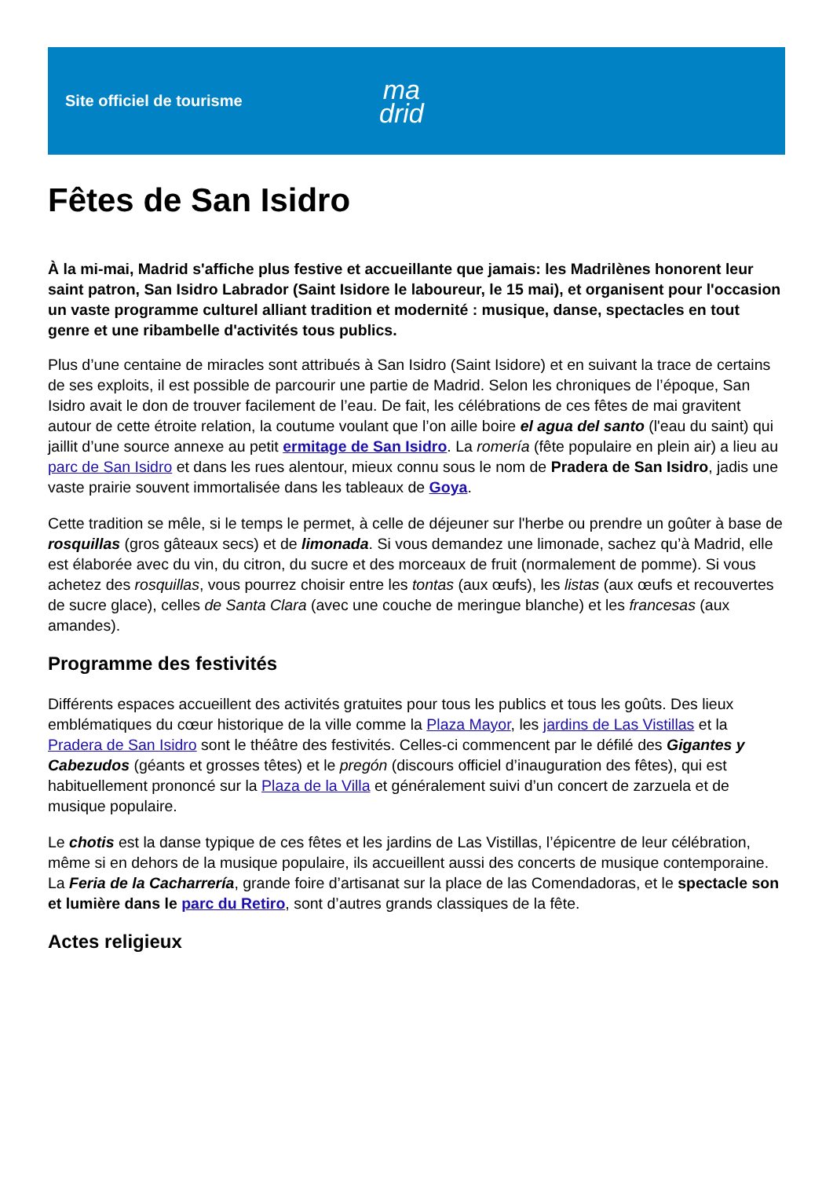Site officiel de tourisme
ma
drid
Fêtes de San Isidro
À la mi-mai, Madrid s'affiche plus festive et accueillante que jamais: les Madrilènes honorent leur saint patron, San Isidro Labrador (Saint Isidore le laboureur, le 15 mai), et organisent pour l'occasion un vaste programme culturel alliant tradition et modernité : musique, danse, spectacles en tout genre et une ribambelle d'activités tous publics.
Plus d’une centaine de miracles sont attribués à San Isidro (Saint Isidore) et en suivant la trace de certains de ses exploits, il est possible de parcourir une partie de Madrid. Selon les chroniques de l’époque, San Isidro avait le don de trouver facilement de l’eau. De fait, les célébrations de ces fêtes de mai gravitent autour de cette étroite relation, la coutume voulant que l’on aille boire el agua del santo (l'eau du saint) qui jaillit d’une source annexe au petit ermitage de San Isidro. La romería (fête populaire en plein air) a lieu au parc de San Isidro et dans les rues alentour, mieux connu sous le nom de Pradera de San Isidro, jadis une vaste prairie souvent immortalisée dans les tableaux de Goya.
Cette tradition se mêle, si le temps le permet, à celle de déjeuner sur l'herbe ou prendre un goûter à base de rosquillas (gros gâteaux secs) et de limonada. Si vous demandez une limonade, sachez qu’à Madrid, elle est élaborée avec du vin, du citron, du sucre et des morceaux de fruit (normalement de pomme). Si vous achetez des rosquillas, vous pourrez choisir entre les tontas (aux œufs), les listas (aux œufs et recouvertes de sucre glace), celles de Santa Clara (avec une couche de meringue blanche) et les francesas (aux amandes).
Programme des festivités
Différents espaces accueillent des activités gratuites pour tous les publics et tous les goûts. Des lieux emblématiques du cœur historique de la ville comme la Plaza Mayor, les jardins de Las Vistillas et la Pradera de San Isidro sont le théâtre des festivités. Celles-ci commencent par le défilé des Gigantes y Cabezudos (géants et grosses têtes) et le pregón (discours officiel d’inauguration des fêtes), qui est habituellement prononcé sur la Plaza de la Villa et généralement suivi d’un concert de zarzuela et de musique populaire.
Le chotis est la danse typique de ces fêtes et les jardins de Las Vistillas, l’épicentre de leur célébration, même si en dehors de la musique populaire, ils accueillent aussi des concerts de musique contemporaine. La Feria de la Cacharrería, grande foire d’artisanat sur la place de las Comendadoras, et le spectacle son et lumière dans le parc du Retiro, sont d’autres grands classiques de la fête.
Actes religieux